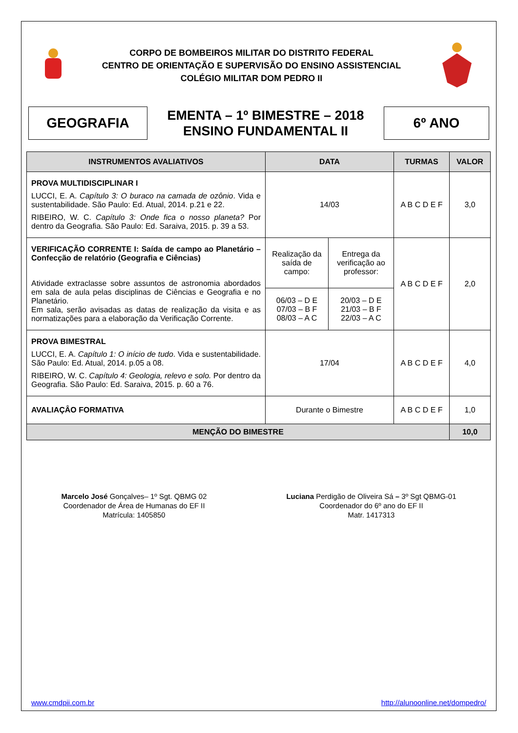CORPO DE BOMBEIROS MILITAR DO DISTRITO FEDERAL
CENTRO DE ORIENTAÇÃO E SUPERVISÃO DO ENSINO ASSISTENCIAL
COLÉGIO MILITAR DOM PEDRO II
GEOGRAFIA
EMENTA – 1º BIMESTRE – 2018
ENSINO FUNDAMENTAL II
6º ANO
| INSTRUMENTOS AVALIATIVOS | DATA | | TURMAS | VALOR |
| --- | --- | --- | --- | --- |
| PROVA MULTIDISCIPLINAR I LUCCI, E. A. Capítulo 3: O buraco na camada de ozônio . Vida e sustentabilidade. São Paulo: Ed. Atual, 2014. p.21 e 22. RIBEIRO, W. C. Capítulo 3: Onde fica o nosso planeta? Por dentro da Geografia. São Paulo: Ed. Saraiva, 2015. p. 39 a 53. | 14/03 | | A B C D E F | 3,0 |
| VERIFICAÇÃO CORRENTE I: Saída de campo ao Planetário – Confecção de relatório (Geografia e Ciências) Atividade extraclasse sobre assuntos de astronomia abordados em sala de aula pelas disciplinas de Ciências e Geografia e no Planetário. Em sala, serão avisadas as datas de realização da visita e as normatizações para a elaboração da Verificação Corrente. | Realização da saída de campo: | Entrega da verificação ao professor: | A B C D E F | 2,0 |
| | 06/03 – D E 07/03 – B F 08/03 – A C | 20/03 – D E 21/03 – B F 22/03 – A C | | |
| PROVA BIMESTRAL LUCCI, E. A. Capítulo 1: O início de tudo . Vida e sustentabilidade. São Paulo: Ed. Atual, 2014. p.05 a 08. RIBEIRO, W. C. Capítulo 4: Geologia, relevo e solo. Por dentro da Geografia. São Paulo: Ed. Saraiva, 2015. p. 60 a 76. | 17/04 | | A B C D E F | 4,0 |
| AVALIAÇÂO FORMATIVA | Durante o Bimestre | | A B C D E F | 1,0 |
| MENÇÃO DO BIMESTRE | | | | 10,0 |
Marcelo José Gonçalves– 1º Sgt. QBMG 02
Coordenador de Área de Humanas do EF II
Matrícula: 1405850
Luciana Perdigão de Oliveira Sá – 3º Sgt QBMG-01
Coordenador do 6º ano do EF II
Matr. 1417313
www.cmdpii.com.br http://alunoonline.net/dompedro/